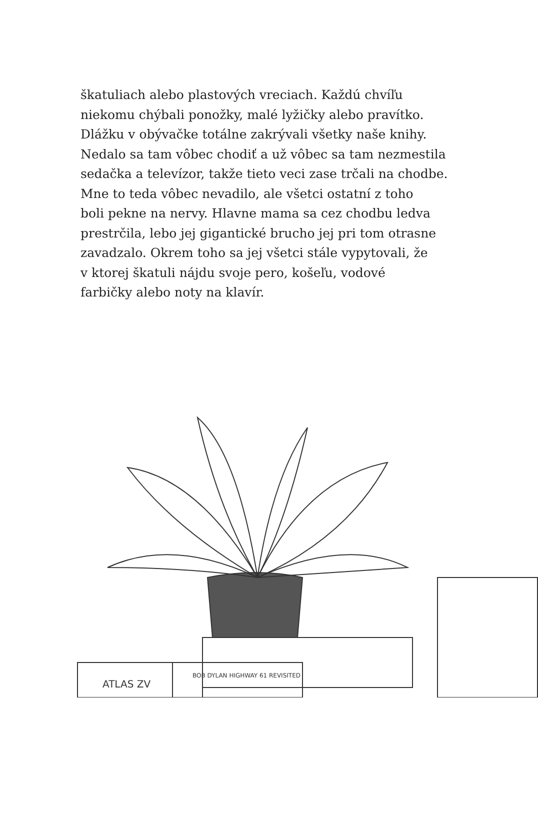škatuliach alebo plastových vreciach. Každú chvíľu
niekomu chýbali ponožky, malé lyžičky alebo pravítko.
Dlážku v obývačke totálne zakrývali všetky naše knihy.
Nedalo sa tam vôbec chodiť a už vôbec sa tam nezmestila
sedačka a televízor, takže tieto veci zase trčali na chodbe.
Mne to teda vôbec nevadilo, ale všetci ostatní z toho
boli pekne na nervy. Hlavne mama sa cez chodbu ledva
prestrčila, lebo jej gigantické brucho jej pri tom otrasne
zavadzalo. Okrem toho sa jej všetci stále vypytovali, že
v ktorej škatuli nájdu svoje pero, košeľu, vodové
farbičky alebo noty na klavír.
BOB DYLAN HIGHWAY 61 REVISITED
ATLAS ZV